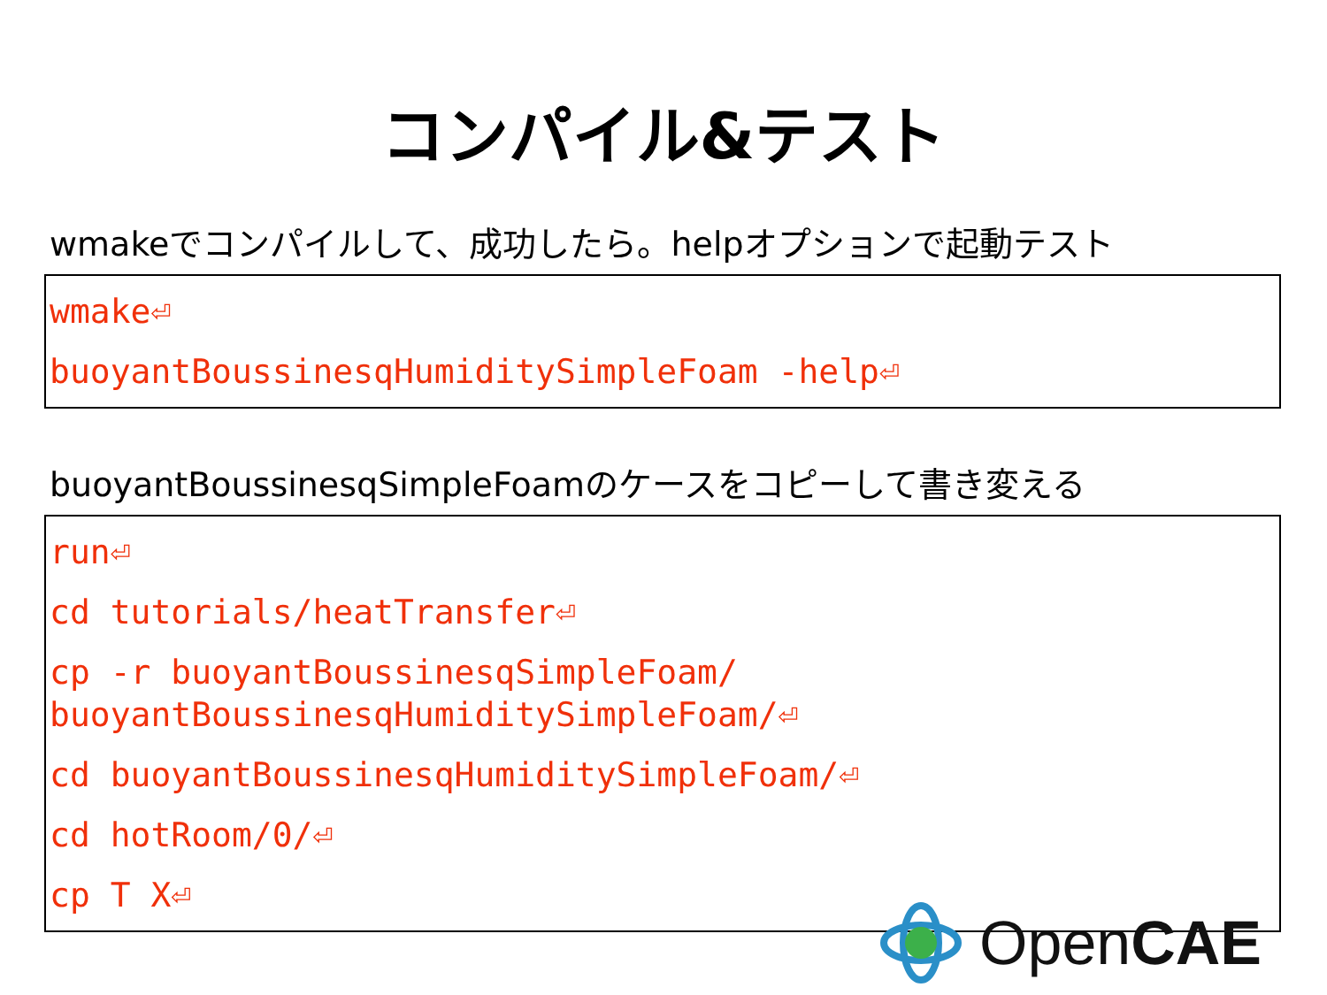コンパイル&テスト
wmakeでコンパイルして、成功したら。helpオプションで起動テスト
wmake⏎
buoyantBoussinesqHumiditySimpleFoam -help⏎
buoyantBoussinesqSimpleFoamのケースをコピーして書き変える
run⏎
cd tutorials/heatTransfer⏎
cp -r buoyantBoussinesqSimpleFoam/
buoyantBoussinesqHumiditySimpleFoam/⏎
cd buoyantBoussinesqHumiditySimpleFoam/⏎
cd hotRoom/0/⏎
cp T X⏎
OpenCAE